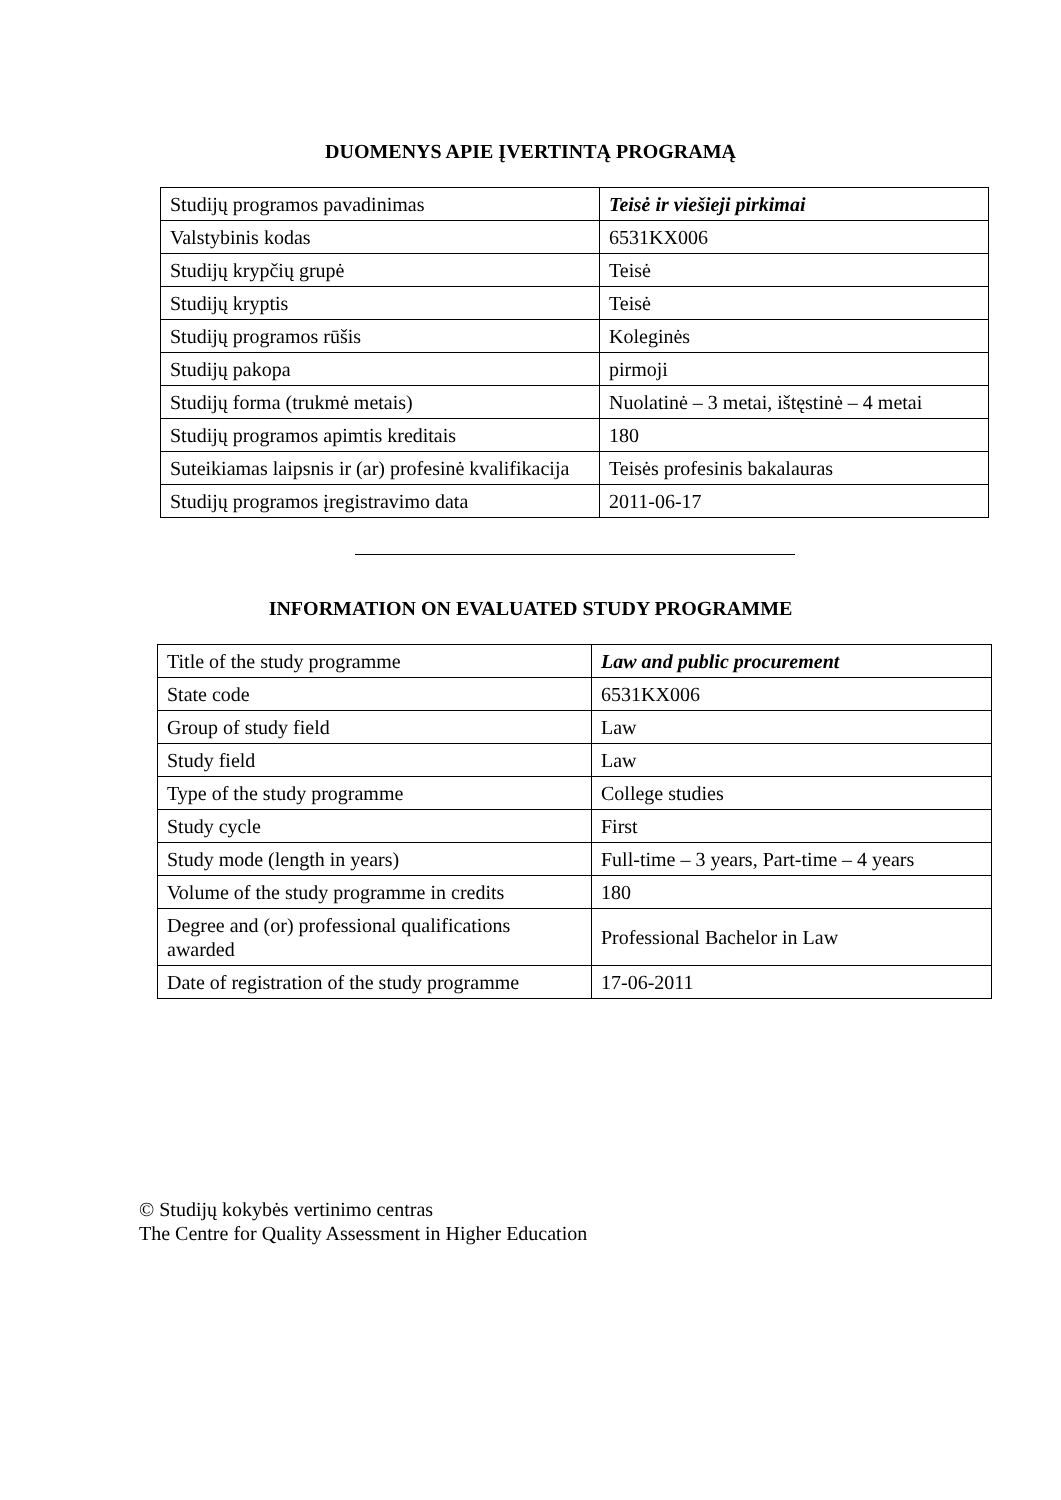DUOMENYS APIE ĮVERTINTĄ PROGRAMĄ
| Studijų programos pavadinimas | Teisė ir viešieji pirkimai |
| Valstybinis kodas | 6531KX006 |
| Studijų krypčių grupė | Teisė |
| Studijų kryptis | Teisė |
| Studijų programos rūšis | Koleginės |
| Studijų pakopa | pirmoji |
| Studijų forma (trukmė metais) | Nuolatinė – 3 metai, ištęstinė – 4 metai |
| Studijų programos apimtis kreditais | 180 |
| Suteikiamas laipsnis ir (ar) profesinė kvalifikacija | Teisės profesinis bakalauras |
| Studijų programos įregistravimo data | 2011-06-17 |
INFORMATION ON EVALUATED STUDY PROGRAMME
| Title of the study programme | Law and public procurement |
| State code | 6531KX006 |
| Group of study field | Law |
| Study field | Law |
| Type of the study programme | College studies |
| Study cycle | First |
| Study mode (length in years) | Full-time – 3 years, Part-time – 4 years |
| Volume of the study programme in credits | 180 |
| Degree and (or) professional qualifications awarded | Professional Bachelor in Law |
| Date of registration of the study programme | 17-06-2011 |
© Studijų kokybės vertinimo centras
The Centre for Quality Assessment in Higher Education